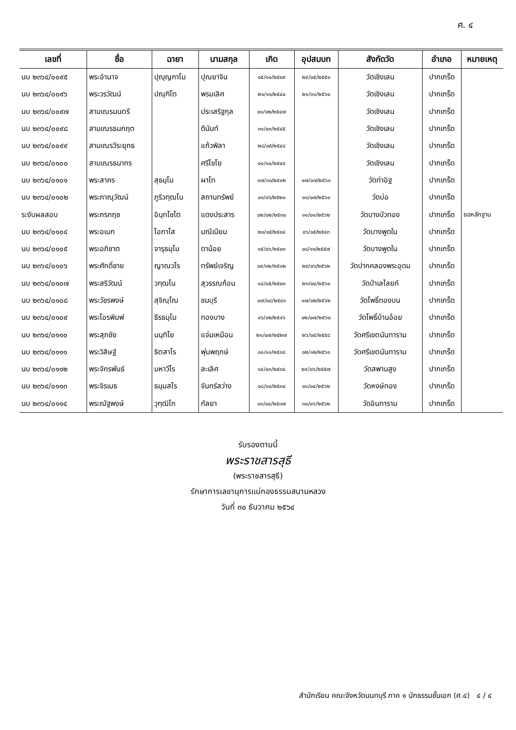ศ. ๔
| เลขที่ | ชื่อ | ฉายา | นามสกุล | เกิด | อุปสมบท | สังกัดวัด | อำเภอ | หมายเหตุ |
| --- | --- | --- | --- | --- | --- | --- | --- | --- |
| นบ ๒๓๖๔/๐๐๙๕ | พระอำนาจ | ปุญฺญกาโม | ปุณยาจิน | ๐๕/๑๐/๒๕๐๙ | ๒๙/๐๕/๒๕๕๐ | วัดเชิงเลน | ปากเกร็ด | |
| นบ ๒๓๖๔/๐๐๙๖ | พระวรวัฒน์ | ปณฺฑิโต | พรมเลิศ | ๒๑/๑๑/๒๕๔๐ | ๒๑/๑๑/๒๕๖๐ | วัดเชิงเลน | ปากเกร็ด | |
| นบ ๒๓๖๔/๐๐๙๗ | สามเณรมนตรี | | ประเสริฐกุล | ๐๑/๐๒/๒๕๔๗ | | วัดเชิงเลน | ปากเกร็ด | |
| นบ ๒๓๖๔/๐๐๙๘ | สามเณรธนกฤต | | ดีนันท์ | ๓๑/๐๓/๒๕๔๕ | | วัดเชิงเลน | ปากเกร็ด | |
| นบ ๒๓๖๔/๐๐๙๙ | สามเณรวีระยุทธ | | แก้วพิลา | ๒๘/๐๕/๒๕๔๘ | | วัดเชิงเลน | ปากเกร็ด | |
| นบ ๒๓๖๔/๐๑๐๐ | สามเณรธนากร | | ศรีไชโย | ๐๑/๑๐/๒๕๔๙ | | วัดเชิงเลน | ปากเกร็ด | |
| นบ ๒๓๖๔/๐๑๐๑ | พระสาคร | สุธมฺโม | ผาโท | ๑๗/๑๐/๒๕๑๒ | ๑๗/๐๗/๒๕๖๑ | วัดท่าอิฐ | ปากเกร็ด | |
| นบ ๒๓๖๔/๐๑๐๒ | พระภาณุวัฒน์ | ภูริวฑฺฒโน | สถานทรัพย์ | ๐๑/๐๖/๒๕๒๐ | ๐๑/๐๗/๒๕๖๐ | วัดบ่อ | ปากเกร็ด | |
| ระงับผลสอบ | พระกรกฤช | อินฺทโชโต | แดงประสาร | ๐๒/๐๒/๒๕๓๐ | ๑๑/๐๑/๒๕๖๒ | วัดบางบัวทอง | ปากเกร็ด | ขอหลักฐาน |
| นบ ๒๓๖๔/๐๑๐๔ | พระอเนก | โอภาโส | มณีเนียม | ๒๐/๐๕/๒๕๐๔ | ๐๖/๐๕/๒๕๔๓ | วัดบางพูดใน | ปากเกร็ด | |
| นบ ๒๓๖๔/๐๑๐๕ | พระอภิชาต | จารุธมฺโม | ดาน้อย | ๑๕/๐๖/๒๕๐๓ | ๐๘/๑๑/๒๕๕๗ | วัดบางพูดใน | ปากเกร็ด | |
| นบ ๒๓๖๔/๐๑๐๖ | พระศักดิ์ชาย | ญาณวโร | ทรัพย์เจริญ | ๐๙/๑๒/๒๕๑๒ | ๒๙/๐๖/๒๕๖๒ | วัดปากคลองพระอุดม | ปากเกร็ด | |
| นบ ๒๓๖๔/๐๑๐๗ | พระสริวัฒน์ | วฑฺฒโน | สุวรรณก้อน | ๑๘/๐๕/๒๕๐๓ | ๒๓/๐๔/๒๕๖๐ | วัดป่าเลไลยก์ | ปากเกร็ด | |
| นบ ๒๓๖๔/๐๑๐๘ | พระวัชรพงษ์ | สุจิณฺโณ | ชมบุรี | ๐๗/๐๘/๒๕๔๑ | ๑๗/๐๒/๒๕๖๒ | วัดโพธิ์ทองบน | ปากเกร็ด | |
| นบ ๒๓๖๔/๐๑๐๙ | พระโอรพิมพ์ | ธีรธมฺโม | ทองบาง | ๑๖/๐๒/๒๕๑๖ | ๐๒/๐๗/๒๕๖๐ | วัดโพธิ์บ้านอ้อย | ปากเกร็ด | |
| นบ ๒๓๖๔/๐๑๑๐ | พระสุภชัย | นนฺทิโย | แจ่มเหมือน | ๒๑/๐๗/๒๕๒๗ | ๒๖/๐๕/๒๕๕๘ | วัดศรีเขตนันทาราม | ปากเกร็ด | |
| นบ ๒๓๖๔/๐๑๑๑ | พระวิสิษฐ์ | ธิตสาโร | พุ่มพฤกษ์ | ๐๑/๑๑/๒๕๓๘ | ๐๒/๑๒/๒๕๖๑ | วัดศรีเขตนันทาราม | ปากเกร็ด | |
| นบ ๒๓๖๔/๐๑๑๒ | พระจักรพันธ์ | มหาวีโร | ละเลิศ | ๑๔/๐๓/๒๕๓๔ | ๒๙/๐๖/๒๕๕๗ | วัดสพานสูง | ปากเกร็ด | |
| นบ ๒๓๖๔/๐๑๑๓ | พระจิรเมธ | ธมฺมสโร | จันทร์สว่าง | ๐๘/๑๐/๒๕๓๔ | ๐๑/๐๔/๒๕๖๒ | วัดหงษ์ทอง | ปากเกร็ด | |
| นบ ๒๓๖๔/๐๑๑๔ | พระณัฐพงษ์ | วุฑฺฒิโก | กัลยา | ๑๓/๐๔/๒๕๓๗ | ๓๐/๐๖/๒๕๖๒ | วัดอินทาราม | ปากเกร็ด | |
รับรองตามนี้
พระราชสารสุธี
(พระราชสารสุธี)
รักษาการเลขานุการแม่กองธรรมสนามหลวง
วันที่ ๓๐ ธันวาคม ๒๕๖๔
สำนักเรียน คณะจังหวัดนนทบุรี ภาค ๑ นักธรรมชั้นเอก (ศ.๔) ๔ / ๔